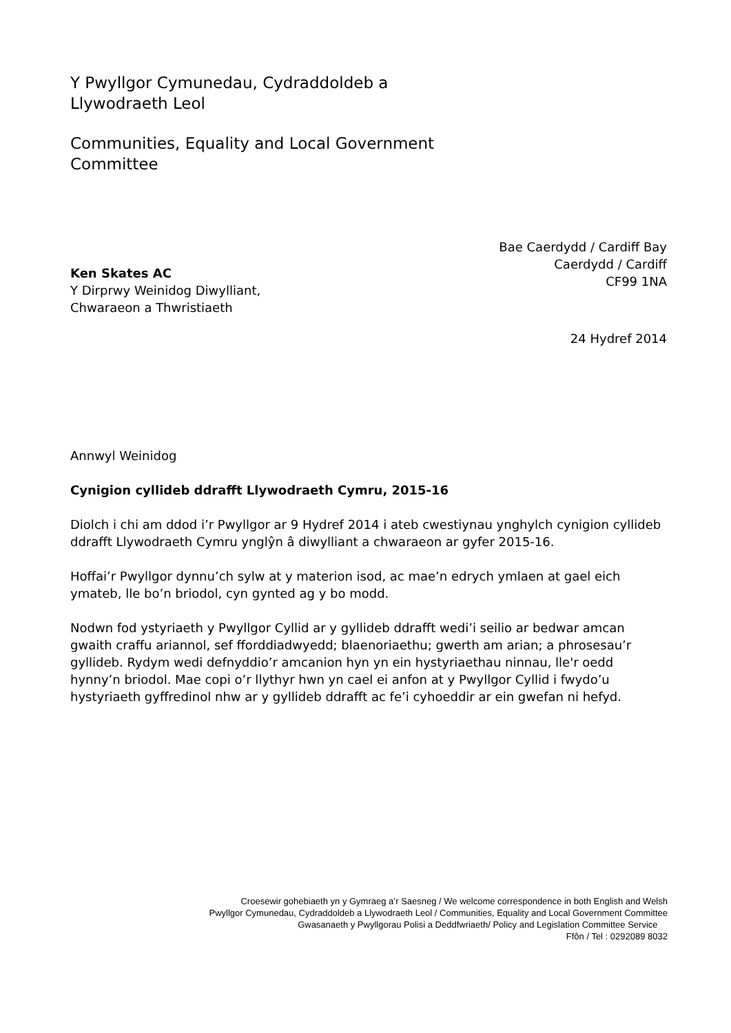Y Pwyllgor Cymunedau, Cydraddoldeb a
Llywodraeth Leol
Communities, Equality and Local Government
Committee
Ken Skates AC
Y Dirprwy Weinidog Diwylliant,
Chwaraeon a Thwristiaeth
Bae Caerdydd / Cardiff Bay
Caerdydd / Cardiff
CF99 1NA
24 Hydref 2014
Annwyl Weinidog
Cynigion cyllideb ddrafft Llywodraeth Cymru, 2015-16
Diolch i chi am ddod i’r Pwyllgor ar 9 Hydref 2014 i ateb cwestiynau ynghylch cynigion cyllideb ddrafft Llywodraeth Cymru ynglŷn â diwylliant a chwaraeon ar gyfer 2015-16.
Hoffai’r Pwyllgor dynnu’ch sylw at y materion isod, ac mae’n edrych ymlaen at gael eich ymateb, lle bo’n briodol, cyn gynted ag y bo modd.
Nodwn fod ystyriaeth y Pwyllgor Cyllid ar y gyllideb ddrafft wedi’i seilio ar bedwar amcan gwaith craffu ariannol, sef fforddiadwyedd; blaenoriaethu; gwerth am arian; a phrosesau’r gyllideb. Rydym wedi defnyddio’r amcanion hyn yn ein hystyriaethau ninnau, lle'r oedd hynny’n briodol. Mae copi o’r llythyr hwn yn cael ei anfon at y Pwyllgor Cyllid i fwydo’u hystyriaeth gyffredinol nhw ar y gyllideb ddrafft ac fe’i cyhoeddir ar ein gwefan ni hefyd.
Croesewir gohebiaeth yn y Gymraeg a’r Saesneg / We welcome correspondence in both English and Welsh
Pwyllgor Cymunedau, Cydraddoldeb a Llywodraeth Leol / Communities, Equality and Local Government Committee
Gwasanaeth y Pwyllgorau Polisi a Deddfwriaeth/ Policy and Legislation Committee Service
Ffôn / Tel : 0292089 8032